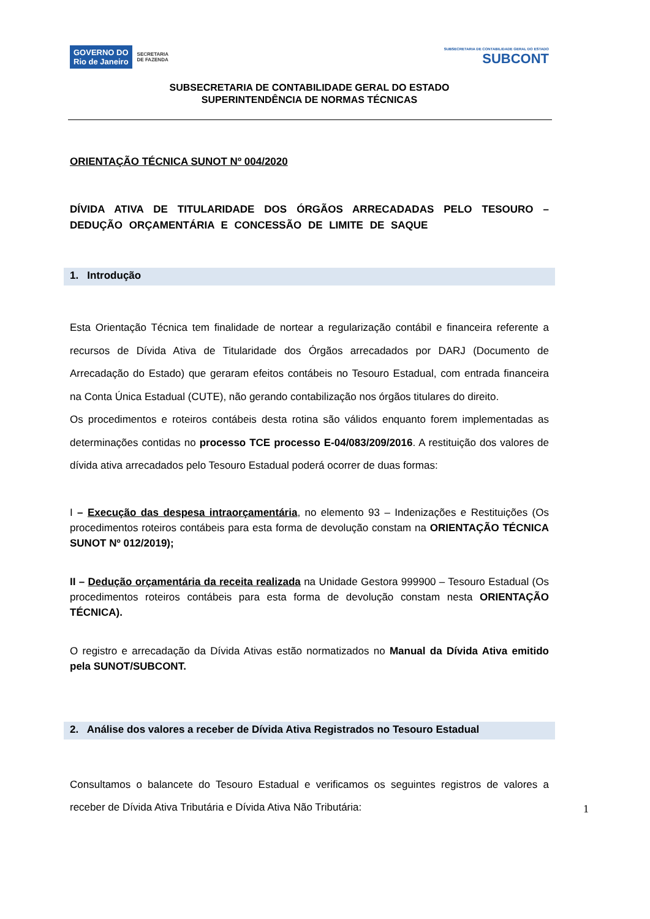GOVERNO DO
Rio de Janeiro SECRETARIA
DE FAZENDA
SUBSECRETARIA DE CONTABILIDADE GERAL DO ESTADO
SUBCONT
SUBSECRETARIA DE CONTABILIDADE GERAL DO ESTADO
SUPERINTENDÊNCIA DE NORMAS TÉCNICAS
ORIENTAÇÃO TÉCNICA SUNOT Nº 004/2020
DÍVIDA ATIVA DE TITULARIDADE DOS ÓRGÃOS ARRECADADAS PELO TESOURO – DEDUÇÃO ORÇAMENTÁRIA E CONCESSÃO DE LIMITE DE SAQUE
1. Introdução
Esta Orientação Técnica tem finalidade de nortear a regularização contábil e financeira referente a recursos de Dívida Ativa de Titularidade dos Órgãos arrecadados por DARJ (Documento de Arrecadação do Estado) que geraram efeitos contábeis no Tesouro Estadual, com entrada financeira na Conta Única Estadual (CUTE), não gerando contabilização nos órgãos titulares do direito.
Os procedimentos e roteiros contábeis desta rotina são válidos enquanto forem implementadas as determinações contidas no processo TCE processo E-04/083/209/2016. A restituição dos valores de dívida ativa arrecadados pelo Tesouro Estadual poderá ocorrer de duas formas:
I – Execução das despesa intraorçamentária, no elemento 93 – Indenizações e Restituições (Os procedimentos roteiros contábeis para esta forma de devolução constam na ORIENTAÇÃO TÉCNICA SUNOT Nº 012/2019);
II – Dedução orçamentária da receita realizada na Unidade Gestora 999900 – Tesouro Estadual (Os procedimentos roteiros contábeis para esta forma de devolução constam nesta ORIENTAÇÃO TÉCNICA).
O registro e arrecadação da Dívida Ativas estão normatizados no Manual da Dívida Ativa emitido pela SUNOT/SUBCONT.
2. Análise dos valores a receber de Dívida Ativa Registrados no Tesouro Estadual
Consultamos o balancete do Tesouro Estadual e verificamos os seguintes registros de valores a receber de Dívida Ativa Tributária e Dívida Ativa Não Tributária:
1